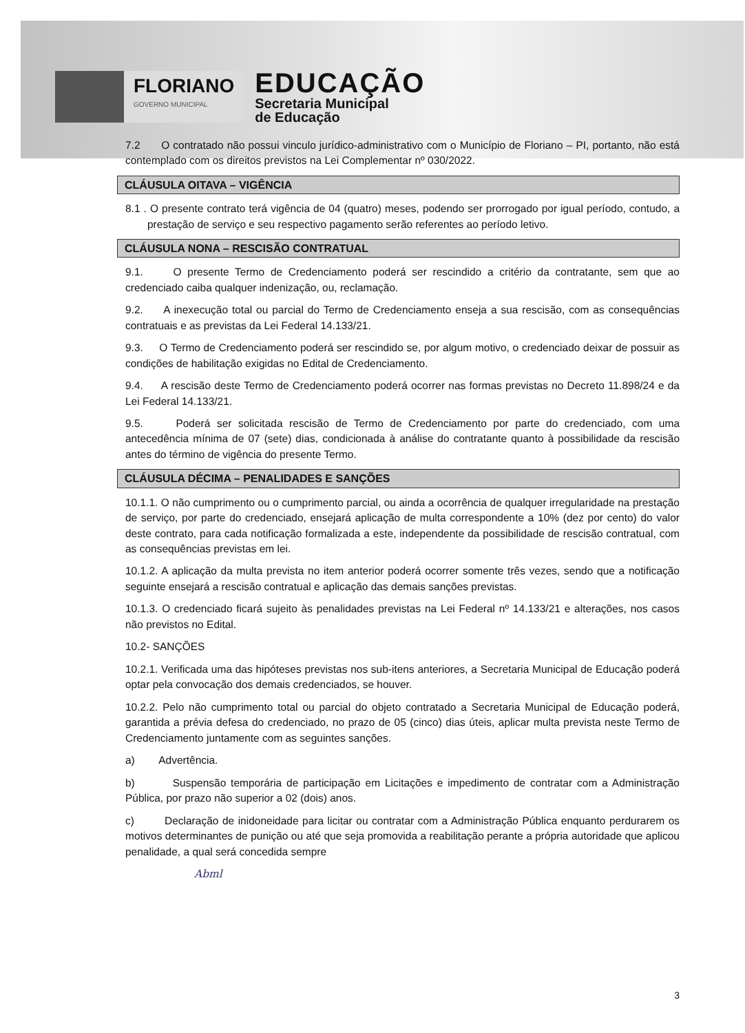FLORIANO
GOVERNO MUNICIPAL
EDUCAÇÃO
Secretaria Municipal
de Educação
7.2 O contratado não possui vinculo jurídico-administrativo com o Município de Floriano – PI, portanto, não está contemplado com os direitos previstos na Lei Complementar nº 030/2022.
CLÁUSULA OITAVA – VIGÊNCIA
8.1 . O presente contrato terá vigência de 04 (quatro) meses, podendo ser prorrogado por igual período, contudo, a prestação de serviço e seu respectivo pagamento serão referentes ao período letivo.
CLÁUSULA NONA – RESCISÃO CONTRATUAL
9.1. O presente Termo de Credenciamento poderá ser rescindido a critério da contratante, sem que ao credenciado caiba qualquer indenização, ou, reclamação.
9.2. A inexecução total ou parcial do Termo de Credenciamento enseja a sua rescisão, com as consequências contratuais e as previstas da Lei Federal 14.133/21.
9.3. O Termo de Credenciamento poderá ser rescindido se, por algum motivo, o credenciado deixar de possuir as condições de habilitação exigidas no Edital de Credenciamento.
9.4. A rescisão deste Termo de Credenciamento poderá ocorrer nas formas previstas no Decreto 11.898/24 e da Lei Federal 14.133/21.
9.5. Poderá ser solicitada rescisão de Termo de Credenciamento por parte do credenciado, com uma antecedência mínima de 07 (sete) dias, condicionada à análise do contratante quanto à possibilidade da rescisão antes do término de vigência do presente Termo.
CLÁUSULA DÉCIMA – PENALIDADES E SANÇÕES
10.1.1. O não cumprimento ou o cumprimento parcial, ou ainda a ocorrência de qualquer irregularidade na prestação de serviço, por parte do credenciado, ensejará aplicação de multa correspondente a 10% (dez por cento) do valor deste contrato, para cada notificação formalizada a este, independente da possibilidade de rescisão contratual, com as consequências previstas em lei.
10.1.2. A aplicação da multa prevista no item anterior poderá ocorrer somente três vezes, sendo que a notificação seguinte ensejará a rescisão contratual e aplicação das demais sanções previstas.
10.1.3. O credenciado ficará sujeito às penalidades previstas na Lei Federal nº 14.133/21 e alterações, nos casos não previstos no Edital.
10.2- SANÇÕES
10.2.1. Verificada uma das hipóteses previstas nos sub-itens anteriores, a Secretaria Municipal de Educação poderá optar pela convocação dos demais credenciados, se houver.
10.2.2. Pelo não cumprimento total ou parcial do objeto contratado a Secretaria Municipal de Educação poderá, garantida a prévia defesa do credenciado, no prazo de 05 (cinco) dias úteis, aplicar multa prevista neste Termo de Credenciamento juntamente com as seguintes sanções.
a) Advertência.
b) Suspensão temporária de participação em Licitações e impedimento de contratar com a Administração Pública, por prazo não superior a 02 (dois) anos.
c) Declaração de inidoneidade para licitar ou contratar com a Administração Pública enquanto perdurarem os motivos determinantes de punição ou até que seja promovida a reabilitação perante a própria autoridade que aplicou penalidade, a qual será concedida sempre
Abml
3